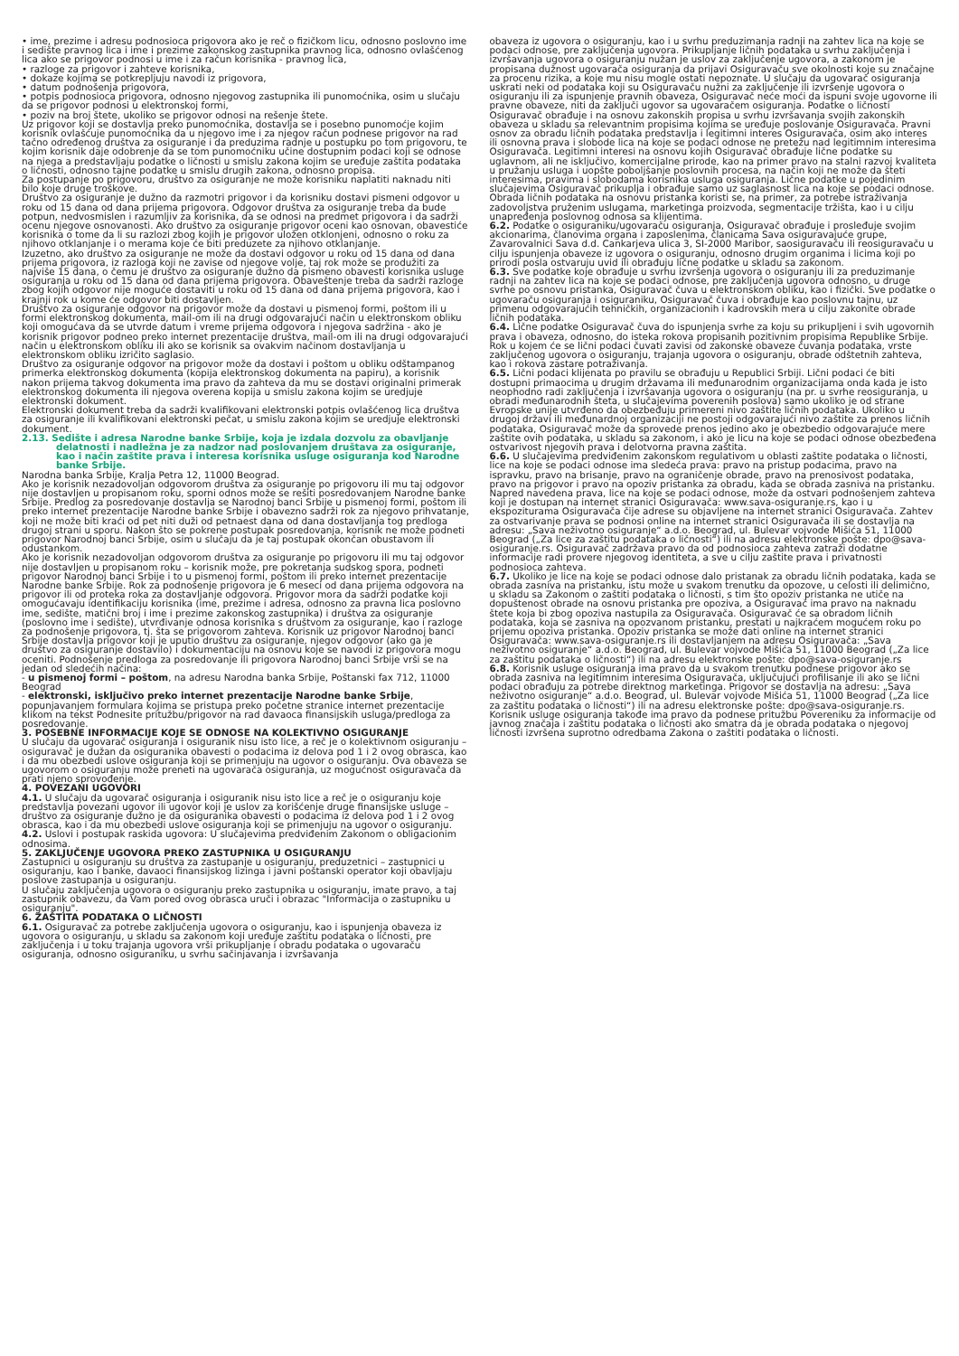• ime, prezime i adresu podnosioca prigovora ako je reč o fizičkom licu, odnosno poslovno ime i sedište pravnog lica i ime i prezime zakonskog zastupnika pravnog lica, odnosno ovlašćenog lica ako se prigovor podnosi u ime i za račun korisnika - pravnog lica,
• razloge za prigovor i zahteve korisnika,
• dokaze kojima se potkrepljuju navodi iz prigovora,
• datum podnošenja prigovora,
• potpis podnosioca prigovora, odnosno njegovog zastupnika ili punomoćnika, osim u slučaju da se prigovor podnosi u elektronskoj formi,
• poziv na broj štete, ukoliko se prigovor odnosi na rešenje štete.
Uz prigovor koji se dostavlja preko punomoćnika, dostavlja se i posebno punomoćje kojim korisnik ovlašćuje punomoćnika da u njegovo ime i za njegov račun podnese prigovor na rad tačno određenog društva za osiguranje i da preduzima radnje u postupku po tom prigovoru, te kojim korisnik daje odobrenje da se tom punomoćniku učine dostupnim podaci koji se odnose na njega a predstavljaju podatke o ličnosti u smislu zakona kojim se uređuje zaštita podataka o ličnosti, odnosno tajne podatke u smislu drugih zakona, odnosno propisa.
Za postupanje po prigovoru, društvo za osiguranje ne može korisniku naplatiti naknadu niti bilo koje druge troškove.
Društvo za osiguranje je dužno da razmotri prigovor i da korisniku dostavi pismeni odgovor u roku od 15 dana od dana prijema prigovora. Odgovor društva za osiguranje treba da bude potpun, nedvosmislen i razumljiv za korisnika, da se odnosi na predmet prigovora i da sadrži ocenu njegove osnovanosti. Ako društvo za osiguranje prigovor oceni kao osnovan, obavestiće korisnika o tome da li su razlozi zbog kojih je prigovor uložen otklonjeni, odnosno o roku za njihovo otklanjanje i o merama koje će biti preduzete za njihovo otklanjanje.
Izuzetno, ako društvo za osiguranje ne može da dostavi odgovor u roku od 15 dana od dana prijema prigovora, iz razloga koji ne zavise od njegove volje, taj rok može se produžiti za najviše 15 dana, o čemu je društvo za osiguranje dužno da pismeno obavesti korisnika usluge osiguranja u roku od 15 dana od dana prijema prigovora. Obaveštenje treba da sadrži razloge zbog kojih odgovor nije moguće dostaviti u roku od 15 dana od dana prijema prigovora, kao i krajnji rok u kome će odgovor biti dostavljen.
Društvo za osiguranje odgovor na prigovor može da dostavi u pismenoj formi, poštom ili u formi elektronskog dokumenta, mail-om ili na drugi odgovarajući način u elektronskom obliku koji omogućava da se utvrde datum i vreme prijema odgovora i njegova sadržina - ako je korisnik prigovor podneo preko internet prezentacije društva, mail-om ili na drugi odgovarajući način u elektronskom obliku ili ako se korisnik sa ovakvim načinom dostavljanja u elektronskom obliku izričito saglasio.
Društvo za osiguranje odgovor na prigovor može da dostavi i poštom u obliku odštampanog primerka elektronskog dokumenta (kopija elektronskog dokumenta na papiru), a korisnik nakon prijema takvog dokumenta ima pravo da zahteva da mu se dostavi originalni primerak elektronskog dokumenta ili njegova overena kopija u smislu zakona kojim se uredjuje elektronski dokument.
Elektronski dokument treba da sadrži kvalifikovani elektronski potpis ovlašćenog lica društva za osiguranje ili kvalifikovani elektronski pečat, u smislu zakona kojim se uredjuje elektronski dokument.
2.13. Sedište i adresa Narodne banke Srbije, koja je izdala dozvolu za obavljanje delatnosti i nadležna je za nadzor nad poslovanjem društava za osiguranje, kao i način zaštite prava i interesa korisnika usluge osiguranja kod Narodne banke Srbije.
Narodna banka Srbije, Kralja Petra 12, 11000 Beograd.
Ako je korisnik nezadovoljan odgovorom društva za osiguranje po prigovoru ili mu taj odgovor nije dostavljen u propisanom roku, sporni odnos može se rešiti posredovanjem Narodne banke Srbije. Predlog za posredovanje dostavlja se Narodnoj banci Srbije u pismenoj formi, poštom ili preko internet prezentacije Narodne banke Srbije i obavezno sadrži rok za njegovo prihvatanje, koji ne može biti kraći od pet niti duži od petnaest dana od dana dostavljanja tog predloga drugoj strani u sporu. Nakon što se pokrene postupak posredovanja, korisnik ne može podneti prigovor Narodnoj banci Srbije, osim u slučaju da je taj postupak okončan obustavom ili odustankom.
Ako je korisnik nezadovoljan odgovorom društva za osiguranje po prigovoru ili mu taj odgovor nije dostavljen u propisanom roku – korisnik može, pre pokretanja sudskog spora, podneti prigovor Narodnoj banci Srbije i to u pismenoj formi, poštom ili preko internet prezentacije Narodne banke Srbije. Rok za podnošenje prigovora je 6 meseci od dana prijema odgovora na prigovor ili od proteka roka za dostavljanje odgovora. Prigovor mora da sadrži podatke koji omogućavaju identifikaciju korisnika (ime, prezime i adresa, odnosno za pravna lica poslovno ime, sedište, matični broj i ime i prezime zakonskog zastupnika) i društva za osiguranje (poslovno ime i sedište), utvrđivanje odnosa korisnika s društvom za osiguranje, kao i razloge za podnošenje prigovora, tj. šta se prigovorom zahteva. Korisnik uz prigovor Narodnoj banci Srbije dostavlja prigovor koji je uputio društvu za osiguranje, njegov odgovor (ako ga je društvo za osiguranje dostavilo) i dokumentaciju na osnovu koje se navodi iz prigovora mogu oceniti. Podnošenje predloga za posredovanje ili prigovora Narodnoj banci Srbije vrši se na jedan od sledećih načina:
- u pismenoj formi – poštom, na adresu Narodna banka Srbije, Poštanski fax 712, 11000 Beograd
- elektronski, isključivo preko internet prezentacije Narodne banke Srbije, popunjavanjem formulara kojima se pristupa preko početne stranice internet prezentacije klikom na tekst Podnesite pritužbu/prigovor na rad davaoca finansijskih usluga/predloga za posredovanje.
3. POSEBNE INFORMACIJE KOJE SE ODNOSE NA KOLEKTIVNO OSIGURANJE
U slučaju da ugovarač osiguranja i osiguranik nisu isto lice, a reč je o kolektivnom osiguranju – osiguravač je dužan da osiguranika obavesti o podacima iz delova pod 1 i 2 ovog obrasca, kao i da mu obezbedi uslove osiguranja koji se primenjuju na ugovor o osiguranju. Ova obaveza se ugovorom o osiguranju može preneti na ugovarača osiguranja, uz mogućnost osiguravača da prati njeno sprovođenje.
4. POVEZANI UGOVORI
4.1. U slučaju da ugovarač osiguranja i osiguranik nisu isto lice a reč je o osiguranju koje predstavlja povezani ugovor ili ugovor koji je uslov za korišćenje druge finansijske usluge – društvo za osiguranje dužno je da osiguranika obavesti o podacima iz delova pod 1 i 2 ovog obrasca, kao i da mu obezbedi uslove osiguranja koji se primenjuju na ugovor o osiguranju.
4.2. Uslovi i postupak raskida ugovora: U slučajevima predviđenim Zakonom o obligacionim odnosima.
5. ZAKLJUČENJE UGOVORA PREKO ZASTUPNIKA U OSIGURANJU
Zastupnici u osiguranju su društva za zastupanje u osiguranju, preduzetnici – zastupnici u osiguranju, kao i banke, davaoci finansijskog lizinga i javni poštanski operator koji obavljaju poslove zastupanja u osiguranju.
U slučaju zaključenja ugovora o osiguranju preko zastupnika u osiguranju, imate pravo, a taj zastupnik obavezu, da Vam pored ovog obrasca uruči i obrazac "Informacija o zastupniku u osiguranju".
6. ZAŠTITA PODATAKA O LIČNOSTI
6.1. Osiguravač za potrebe zaključenja ugovora o osiguranju, kao i ispunjenja obaveza iz ugovora o osiguranju, u skladu sa zakonom koji uređuje zaštitu podataka o ličnosti, pre zaključenja i u toku trajanja ugovora vrši prikupljanje i obradu podataka o ugovaraču osiguranja, odnosno osiguraniku, u svrhu sačinjavanja i izvršavanja
obaveza iz ugovora o osiguranju, kao i u svrhu preduzimanja radnji na zahtev lica na koje se podaci odnose, pre zaključenja ugovora. Prikupljanje ličnih podataka u svrhu zaključenja i izvršavanja ugovora o osiguranju nužan je uslov za zaključenje ugovora, a zakonom je propisana dužnost ugovarača osiguranja da prijavi Osiguravaču sve okolnosti koje su značajne za procenu rizika, a koje mu nisu mogle ostati nepoznate. U slučaju da ugovarač osiguranja uskrati neki od podataka koji su Osiguravaču nužni za zaključenje ili izvršenje ugovora o osiguranju ili za ispunjenje pravnih obaveza, Osiguravač neće moći da ispuni svoje ugovorne ili pravne obaveze, niti da zaključi ugovor sa ugovaračem osiguranja. Podatke o ličnosti Osiguravač obrađuje i na osnovu zakonskih propisa u svrhu izvršavanja svojih zakonskih obaveza u skladu sa relevantnim propisima kojima se uređuje poslovanje Osiguravača. Pravni osnov za obradu ličnih podataka predstavlja i legitimni interes Osiguravača, osim ako interes ili osnovna prava i slobode lica na koje se podaci odnose ne pretežu nad legitimnim interesima Osiguravača. Legitimni interesi na osnovu kojih Osiguravač obrađuje lične podatke su uglavnom, ali ne isključivo, komercijalne prirode, kao na primer pravo na stalni razvoj kvaliteta u pružanju usluga i uopšte poboljšanje poslovnih procesa, na način koji ne može da šteti interesima, pravima i slobodama korisnika usluga osiguranja. Lične podatke u pojedinim slučajevima Osiguravač prikuplja i obrađuje samo uz saglasnost lica na koje se podaci odnose. Obrada ličnih podataka na osnovu pristanka koristi se, na primer, za potrebe istraživanja zadovoljstva pruženim uslugama, marketinga proizvoda, segmentacije tržišta, kao i u cilju unapređenja poslovnog odnosa sa klijentima.
6.2. Podatke o osiguraniku/ugovaraču osiguranja, Osiguravač obrađuje i prosleđuje svojim akcionarima, članovima organa i zaposlenima, članicama Sava osiguravajuće grupe, Zavarovalnici Sava d.d. Cankarjeva ulica 3, SI-2000 Maribor, saosiguravaču ili reosiguravaču u cilju ispunjenja obaveze iz ugovora o osiguranju, odnosno drugim organima i licima koji po prirodi posla ostvaruju uvid ili obrađuju lične podatke u skladu sa zakonom.
6.3. Sve podatke koje obrađuje u svrhu izvršenja ugovora o osiguranju ili za preduzimanje radnji na zahtev lica na koje se podaci odnose, pre zaključenja ugovora odnosno, u druge svrhe po osnovu pristanka, Osiguravač čuva u elektronskom obliku, kao i fizički. Sve podatke o ugovaraču osiguranja i osiguraniku, Osiguravač čuva i obrađuje kao poslovnu tajnu, uz primenu odgovarajućih tehničkih, organizacionih i kadrovskih mera u cilju zakonite obrade ličnih podataka.
6.4. Lične podatke Osiguravač čuva do ispunjenja svrhe za koju su prikupljeni i svih ugovornih prava i obaveza, odnosno, do isteka rokova propisanih pozitivnim propisima Republike Srbije. Rok u kojem će se lični podaci čuvati zavisi od zakonske obaveze čuvanja podataka, vrste zaključenog ugovora o osiguranju, trajanja ugovora o osiguranju, obrade odštetnih zahteva, kao i rokova zastare potraživanja.
6.5. Lični podaci klijenata po pravilu se obrađuju u Republici Srbiji. Lični podaci će biti dostupni primaocima u drugim državama ili međunarodnim organizacijama onda kada je isto neophodno radi zaključenja i izvršavanja ugovora o osiguranju (na pr. u svrhe reosiguranja, u obradi međunarodnih šteta, u slučajevima poverenih poslova) samo ukoliko je od strane Evropske unije utvrđeno da obezbeđuju primereni nivo zaštite ličnih podataka. Ukoliko u drugoj državi ili međunardnoj organizaciji ne postoji odgovarajući nivo zaštite za prenos ličnih podataka, Osiguravač može da sprovede prenos jedino ako je obezbedio odgovarajuće mere zaštite ovih podataka, u skladu sa zakonom, i ako je licu na koje se podaci odnose obezbeđena ostvarivost njegovih prava i delotvorna pravna zaštita.
6.6. U slučajevima predviđenim zakonskom regulativom u oblasti zaštite podataka o ličnosti, lice na koje se podaci odnose ima sledeća prava: pravo na pristup podacima, pravo na ispravku, pravo na brisanje, pravo na ograničenje obrade, pravo na prenosivost podataka, pravo na prigovor i pravo na opoziv pristanka za obradu, kada se obrada zasniva na pristanku. Napred navedena prava, lice na koje se podaci odnose, može da ostvari podnošenjem zahteva koji je dostupan na internet stranici Osiguravača: www.sava-osiguranje.rs, kao i u ekspoziturama Osiguravača čije adrese su objavljene na internet stranici Osiguravača. Zahtev za ostvarivanje prava se podnosi online na internet stranici Osiguravača ili se dostavlja na adresu: „Sava neživotno osiguranje“ a.d.o. Beograd, ul. Bulevar vojvode Mišića 51, 11000 Beograd („Za lice za zaštitu podataka o ličnosti“) ili na adresu elektronske pošte: dpo@sava-osiguranje.rs. Osiguravač zadržava pravo da od podnosioca zahteva zatraži dodatne informacije radi provere njegovog identiteta, a sve u cilju zaštite prava i privatnosti podnosioca zahteva.
6.7. Ukoliko je lice na koje se podaci odnose dalo pristanak za obradu ličnih podataka, kada se obrada zasniva na pristanku, istu može u svakom trenutku da opozove, u celosti ili delimično, u skladu sa Zakonom o zaštiti podataka o ličnosti, s tim što opoziv pristanka ne utiče na dopuštenost obrade na osnovu pristanka pre opoziva, a Osiguravač ima pravo na naknadu štete koja bi zbog opoziva nastupila za Osiguravača. Osiguravač će sa obradom ličnih podataka, koja se zasniva na opozvanom pristanku, prestati u najkraćem mogućem roku po prijemu opoziva pristanka. Opoziv pristanka se može dati online na internet stranici Osiguravača: www.sava-osiguranje.rs ili dostavljanjem na adresu Osiguravača: „Sava neživotno osiguranje“ a.d.o. Beograd, ul. Bulevar vojvode Mišića 51, 11000 Beograd („Za lice za zaštitu podataka o ličnosti“) ili na adresu elektronske pošte: dpo@sava-osiguranje.rs
6.8. Korisnik usluge osiguranja ima pravo da u svakom trenutku podnese prigovor ako se obrada zasniva na legitimnim interesima Osiguravača, uključujući profilisanje ili ako se lični podaci obrađuju za potrebe direktnog marketinga. Prigovor se dostavlja na adresu: „Sava neživotno osiguranje“ a.d.o. Beograd, ul. Bulevar vojvode Mišića 51, 11000 Beograd („Za lice za zaštitu podataka o ličnosti“) ili na adresu elektronske pošte: dpo@sava-osiguranje.rs. Korisnik usluge osiguranja takođe ima pravo da podnese pritužbu Povereniku za informacije od javnog značaja i zaštitu podataka o ličnosti ako smatra da je obrada podataka o njegovoj ličnosti izvršena suprotno odredbama Zakona o zaštiti podataka o ličnosti.